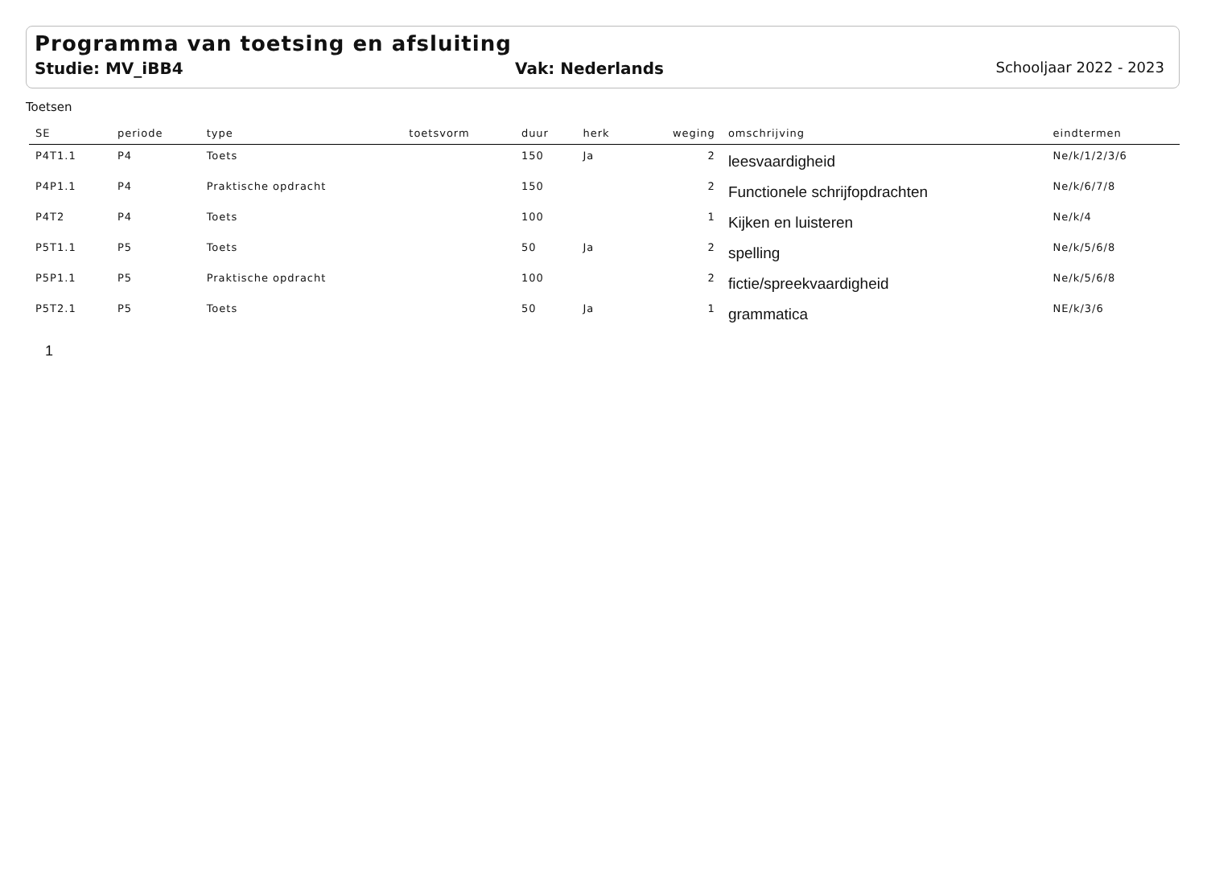Programma van toetsing en afsluiting
Studie: MV_iBB4 Vak: Nederlands Schooljaar 2022 - 2023
Toetsen
| SE | periode | type | toetsvorm | duur | herk | weging | omschrijving | eindtermen |
| --- | --- | --- | --- | --- | --- | --- | --- | --- |
| P4T1.1 | P4 | Toets | | 150 | Ja | 2 | leesvaardigheid | Ne/k/1/2/3/6 |
| P4P1.1 | P4 | Praktische opdracht | | 150 | | 2 | Functionele schrijfopdrachten | Ne/k/6/7/8 |
| P4T2 | P4 | Toets | | 100 | | 1 | Kijken en luisteren | Ne/k/4 |
| P5T1.1 | P5 | Toets | | 50 | Ja | 2 | spelling | Ne/k/5/6/8 |
| P5P1.1 | P5 | Praktische opdracht | | 100 | | 2 | fictie/spreekvaardigheid | Ne/k/5/6/8 |
| P5T2.1 | P5 | Toets | | 50 | Ja | 1 | grammatica | NE/k/3/6 |
1